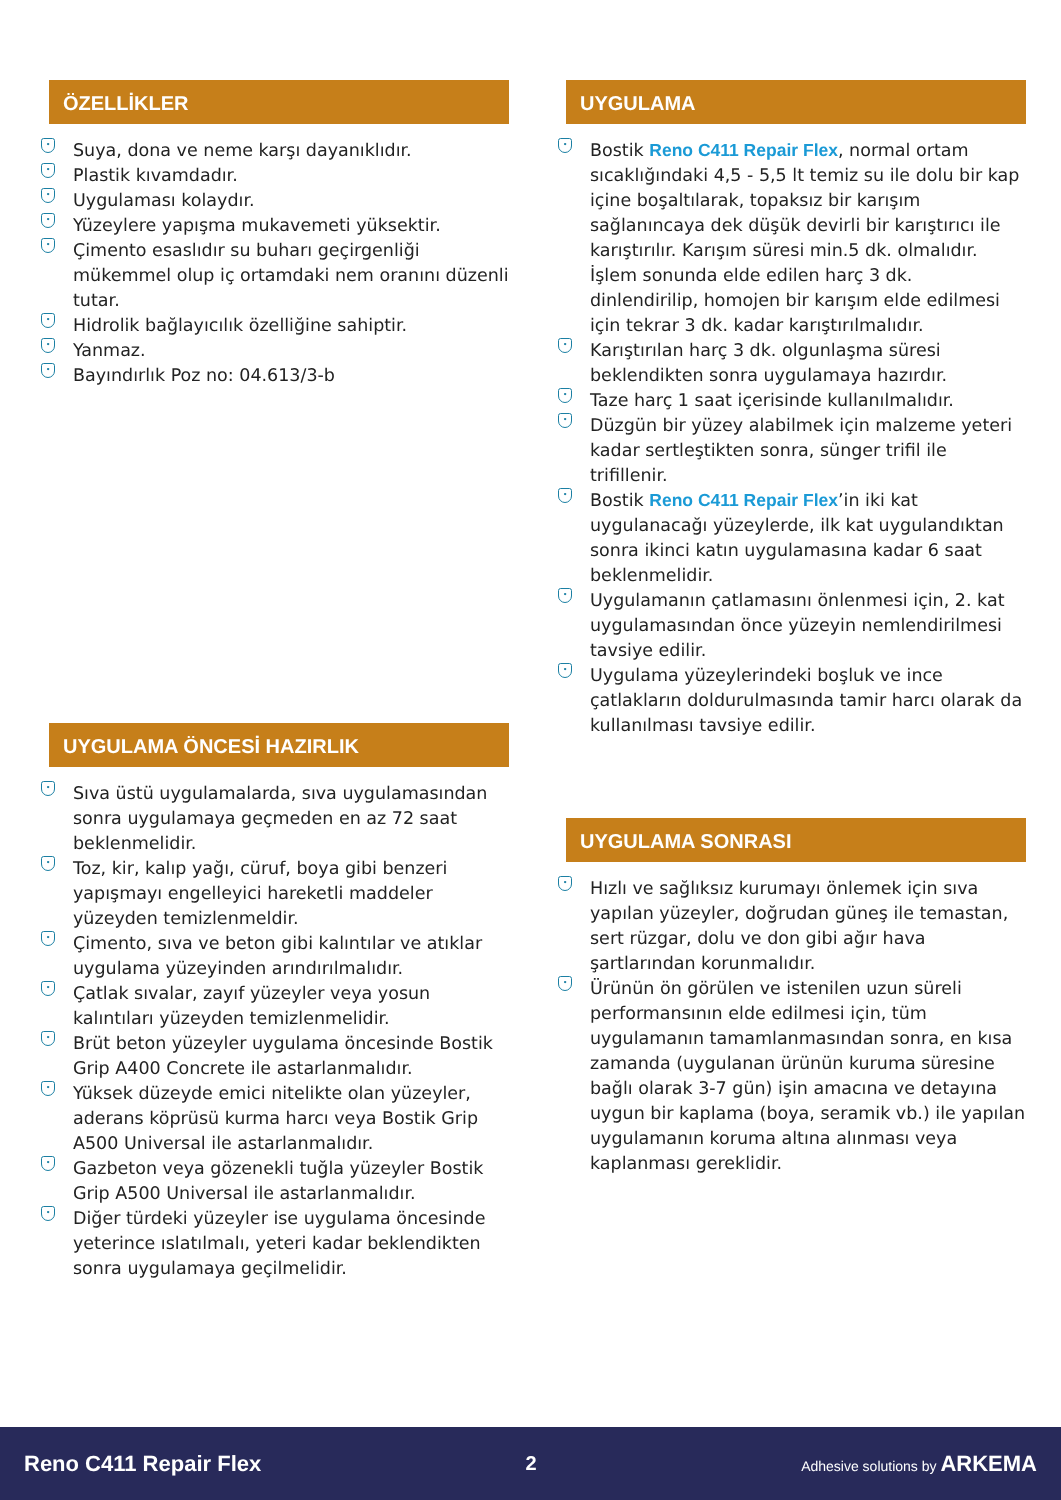ÖZELLİKLER
• Suya, dona ve neme karşı dayanıklıdır.
• Plastik kıvamdadır.
• Uygulaması kolaydır.
• Yüzeylere yapışma mukavemeti yüksektir.
• Çimento esaslıdır su buharı geçirgenliği mükemmel olup iç ortamdaki nem oranını düzenli tutar.
• Hidrolik bağlayıcılık özelliğine sahiptir.
• Yanmaz.
• Bayındırlık Poz no: 04.613/3-b
UYGULAMA ÖNCESİ HAZIRLIK
• Sıva üstü uygulamalarda, sıva uygulamasından sonra uygulamaya geçmeden en az 72 saat beklenmelidir.
• Toz, kir, kalıp yağı, cüruf, boya gibi benzeri yapışmayı engelleyici hareketli maddeler yüzeyden temizlenmeldir.
• Çimento, sıva ve beton gibi kalıntılar ve atıklar uygulama yüzeyinden arındırılmalıdır.
• Çatlak sıvalar, zayıf yüzeyler veya yosun kalıntıları yüzeyden temizlenmelidir.
• Brüt beton yüzeyler uygulama öncesinde Bostik Grip A400 Concrete ile astarlanmalıdır.
• Yüksek düzeyde emici nitelikte olan yüzeyler, aderans köprüsü kurma harcı veya Bostik Grip A500 Universal ile astarlanmalıdır.
• Gazbeton veya gözenekli tuğla yüzeyler Bostik Grip A500 Universal ile astarlanmalıdır.
• Diğer türdeki yüzeyler ise uygulama öncesinde yeterince ıslatılmalı, yeteri kadar beklendikten sonra uygulamaya geçilmelidir.
UYGULAMA
• Bostik Reno C411 Repair Flex, normal ortam sıcaklığındaki 4,5 - 5,5 lt temiz su ile dolu bir kap içine boşaltılarak, topaksız bir karışım sağlanıncaya dek düşük devirli bir karıştırıcı ile karıştırılır. Karışım süresi min.5 dk. olmalıdır. İşlem sonunda elde edilen harç 3 dk. dinlendirilip, homojen bir karışım elde edilmesi için tekrar 3 dk. kadar karıştırılmalıdır.
• Karıştırılan harç 3 dk. olgunlaşma süresi beklendikten sonra uygulamaya hazırdır.
• Taze harç 1 saat içerisinde kullanılmalıdır.
• Düzgün bir yüzey alabilmek için malzeme yeteri kadar sertleştikten sonra, sünger trifil ile trifillenir.
• Bostik Reno C411 Repair Flex’in iki kat uygulanacağı yüzeylerde, ilk kat uygulandıktan sonra ikinci katın uygulamasına kadar 6 saat beklenmelidir.
• Uygulamanın çatlamasını önlenmesi için, 2. kat uygulamasından önce yüzeyin nemlendirilmesi tavsiye edilir.
• Uygulama yüzeylerindeki boşluk ve ince çatlakların doldurulmasında tamir harcı olarak da kullanılması tavsiye edilir.
UYGULAMA SONRASI
• Hızlı ve sağlıksız kurumayı önlemek için sıva yapılan yüzeyler, doğrudan güneş ile temastan, sert rüzgar, dolu ve don gibi ağır hava şartlarından korunmalıdır.
• Ürünün ön görülen ve istenilen uzun süreli performansının elde edilmesi için, tüm uygulamanın tamamlanmasından sonra, en kısa zamanda (uygulanan ürünün kuruma süresine bağlı olarak 3-7 gün) işin amacına ve detayına uygun bir kaplama (boya, seramik vb.) ile yapılan uygulamanın koruma altına alınması veya kaplanması gereklidir.
Reno C411 Repair Flex 2 Adhesive solutions by ARKEMA